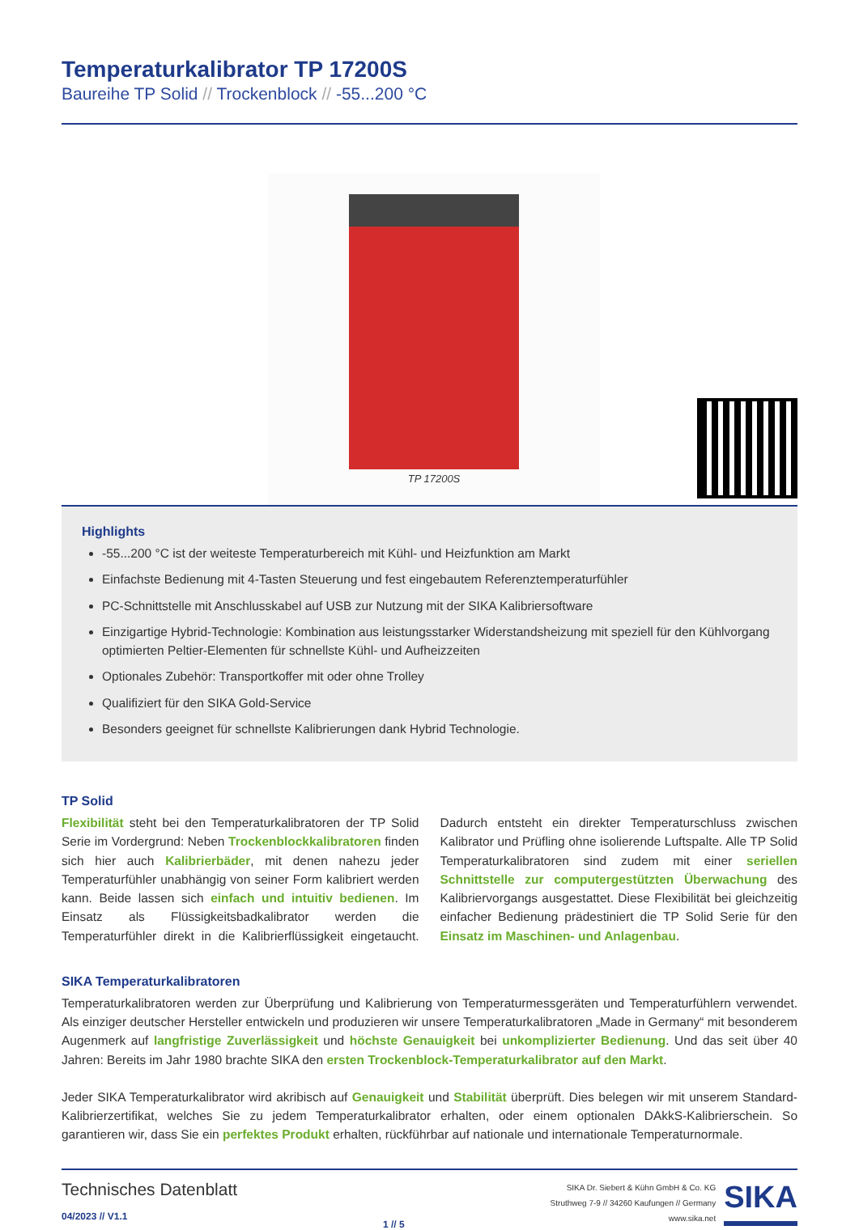Temperaturkalibrator TP 17200S
Baureihe TP Solid // Trockenblock // -55...200 °C
TP 17200S
Highlights
-55...200 °C ist der weiteste Temperaturbereich mit Kühl- und Heizfunktion am Markt
Einfachste Bedienung mit 4-Tasten Steuerung und fest eingebautem Referenztemperaturfühler
PC-Schnittstelle mit Anschlusskabel auf USB zur Nutzung mit der SIKA Kalibriersoftware
Einzigartige Hybrid-Technologie: Kombination aus leistungsstarker Widerstandsheizung mit speziell für den Kühlvorgang optimierten Peltier-Elementen für schnellste Kühl- und Aufheizzeiten
Optionales Zubehör: Transportkoffer mit oder ohne Trolley
Qualifiziert für den SIKA Gold-Service
Besonders geeignet für schnellste Kalibrierungen dank Hybrid Technologie.
TP Solid
Flexibilität steht bei den Temperaturkalibratoren der TP Solid Serie im Vordergrund: Neben Trockenblockkalibratoren finden sich hier auch Kalibrierbäder, mit denen nahezu jeder Temperaturfühler unabhängig von seiner Form kalibriert werden kann. Beide lassen sich einfach und intuitiv bedienen. Im Einsatz als Flüssigkeitsbadkalibrator werden die Temperaturfühler direkt in die Kalibrierflüssigkeit eingetaucht. Dadurch entsteht ein direkter Temperaturschluss zwischen Kalibrator und Prüfling ohne isolierende Luftspalte. Alle TP Solid Temperaturkalibratoren sind zudem mit einer seriellen Schnittstelle zur computergestützten Überwachung des Kalibriervorgangs ausgestattet. Diese Flexibilität bei gleichzeitig einfacher Bedienung prädestiniert die TP Solid Serie für den Einsatz im Maschinen- und Anlagenbau.
SIKA Temperaturkalibratoren
Temperaturkalibratoren werden zur Überprüfung und Kalibrierung von Temperaturmessgeräten und Temperaturfühlern verwendet. Als einziger deutscher Hersteller entwickeln und produzieren wir unsere Temperaturkalibratoren „Made in Germany“ mit besonderem Augenmerk auf langfristige Zuverlässigkeit und höchste Genauigkeit bei unkomplizierter Bedienung. Und das seit über 40 Jahren: Bereits im Jahr 1980 brachte SIKA den ersten Trockenblock-Temperaturkalibrator auf den Markt.
Jeder SIKA Temperaturkalibrator wird akribisch auf Genauigkeit und Stabilität überprüft. Dies belegen wir mit unserem Standard-Kalibrierzertifikat, welches Sie zu jedem Temperaturkalibrator erhalten, oder einem optionalen DAkkS-Kalibrierschein. So garantieren wir, dass Sie ein perfektes Produkt erhalten, rückführbar auf nationale und internationale Temperaturnormale.
Technisches Datenblatt
04/2023 // V1.1
1 // 5
SIKA Dr. Siebert & Kühn GmbH & Co. KG
Struthweg 7-9 // 34260 Kaufungen // Germany
www.sika.net
SIKA